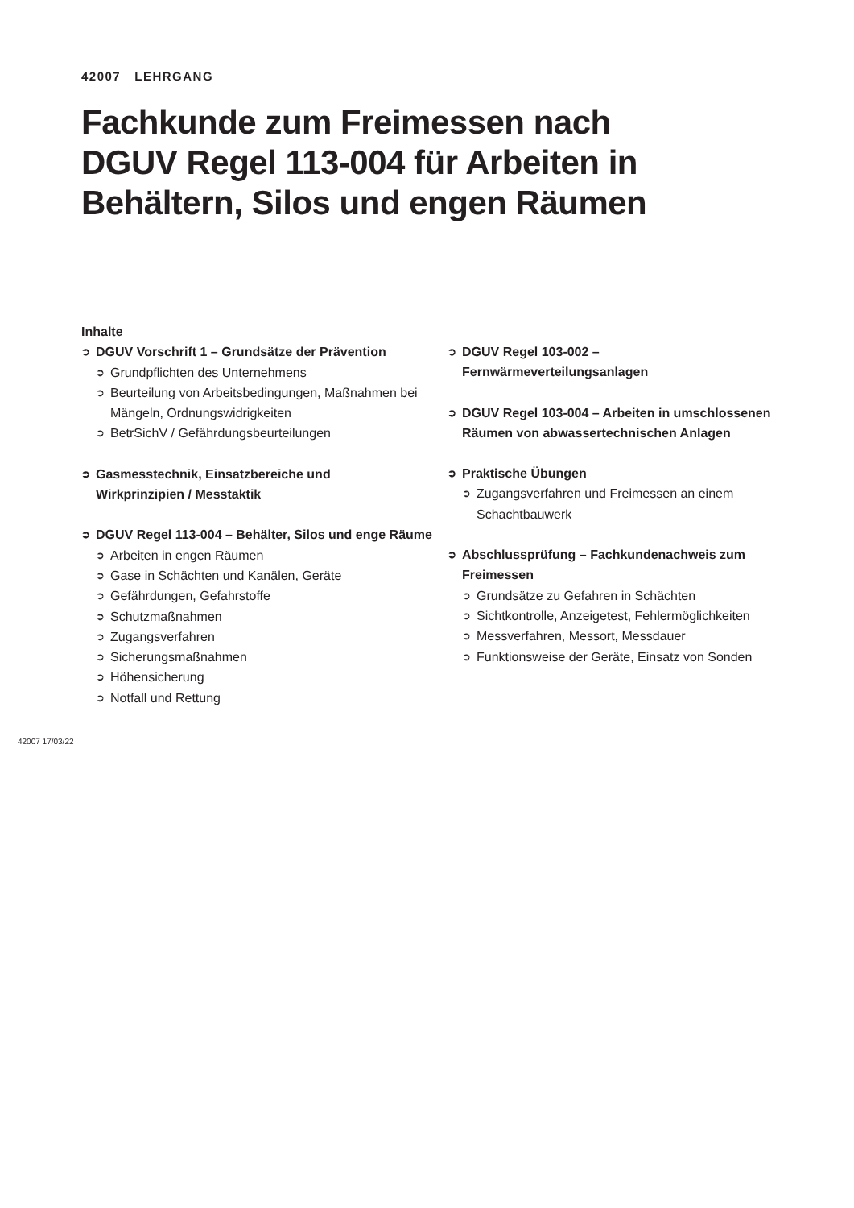42007 LEHRGANG
Fachkunde zum Freimessen nach
DGUV Regel 113-004 für Arbeiten in
Behältern, Silos und engen Räumen
Inhalte
➲ DGUV Vorschrift 1 – Grundsätze der Prävention
➲ Grundpflichten des Unternehmens
➲ Beurteilung von Arbeitsbedingungen, Maßnahmen bei Mängeln, Ordnungswidrigkeiten
➲ BetrSichV / Gefährdungsbeurteilungen
➲ Gasmesstechnik, Einsatzbereiche und
Wirkprinzipien / Messtaktik
➲ DGUV Regel 113-004 – Behälter, Silos und enge Räume
➲ Arbeiten in engen Räumen
➲ Gase in Schächten und Kanälen, Geräte
➲ Gefährdungen, Gefahrstoffe
➲ Schutzmaßnahmen
➲ Zugangsverfahren
➲ Sicherungsmaßnahmen
➲ Höhensicherung
➲ Notfall und Rettung
➲ DGUV Regel 103-002 – Fernwärmeverteilungsanlagen
➲ DGUV Regel 103-004 – Arbeiten in umschlossenen Räumen von abwassertechnischen Anlagen
➲ Praktische Übungen
➲ Zugangsverfahren und Freimessen an einem
Schachtbauwerk
➲ Abschlussprüfung – Fachkundenachweis zum
Freimessen
➲ Grundsätze zu Gefahren in Schächten
➲ Sichtkontrolle, Anzeigetest, Fehlermöglichkeiten
➲ Messverfahren, Messort, Messdauer
➲ Funktionsweise der Geräte, Einsatz von Sonden
42007 17/03/22